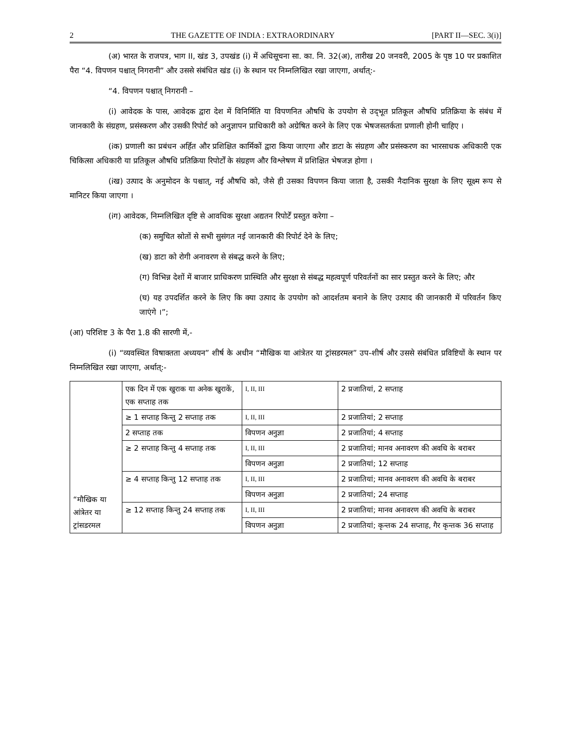2 THE GAZETTE OF INDIA : EXTRAORDINARY [PART II—SEC. 3(i)]
(अ) भारत के राजपत्र, भाग II, खंड 3, उपखंड (i) में अधिसूचना सा. का. नि. 32(अ), तारीख 20 जनवरी, 2005 के पृष्ठ 10 पर प्रकाशित पैरा “4. विपणन पश्चात् निगरानी” और उससे संबंधित खंड (i) के स्थान पर निम्नलिखित रखा जाएगा, अर्थात्:-
“4. विपणन पश्चात् निगरानी –
(i) आवेदक के पास, आवेदक द्वारा देश में विनिर्मिति या विपणनित औषधि के उपयोग से उद्‌भूत प्रतिकूल औषधि प्रतिक्रिया के संबंध में जानकारी के संग्रहण, प्रसंस्करण और उसकी रिपोर्ट को अनुज्ञापन प्राधिकारी को अग्रेषित करने के लिए एक भेषजसतर्कता प्रणाली होनी चाहिए ।
(iक) प्रणाली का प्रबंधन अर्हित और प्रशिक्षित कार्मिकों द्वारा किया जाएगा और डाटा के संग्रहण और प्रसंस्करण का भारसाधक अधिकारी एक चिकित्सा अधिकारी या प्रतिकूल औषधि प्रतिक्रिया रिपोर्टों के संग्रहण और विश्लेषण में प्रशिक्षित भेषजज्ञ होगा ।
(iख) उत्पाद के अनुमोदन के पश्चात्, नई औषधि को, जैसे ही उसका विपणन किया जाता है, उसकी नैदानिक सुरक्षा के लिए सूक्ष्म रूप से मानिटर किया जाएगा ।
(iग) आवेदक, निम्नलिखित दृष्टि से आवधिक सुरक्षा अद्यतन रिपोर्टें प्रस्तुत करेगा –
(क) समुचित स्रोतों से सभी सुसंगत नई जानकारी की रिपोर्ट देने के लिए;
(ख) डाटा को रोगी अनावरण से संबद्ध करने के लिए;
(ग) विभिन्न देशों में बाजार प्राधिकरण प्रास्थिति और सुरक्षा से संबद्ध महत्वपूर्ण परिवर्तनों का सार प्रस्तुत करने के लिए; और
(घ) यह उपदर्शित करने के लिए कि क्या उत्पाद के उपयोग को आदर्शतम बनाने के लिए उत्पाद की जानकारी में परिवर्तन किए जाएंगे ।”;
(आ) परिशिष्ट 3 के पैरा 1.8 की सारणी में,-
(i) “व्यवस्थित विषाक्तता अध्ययन” शीर्ष के अधीन “मौखिक या आंत्रेतर या ट्रांसडरमल” उप-शीर्ष और उससे संबंधित प्रविष्टियों के स्थान पर निम्नलिखित रखा जाएगा, अर्थात्:-
| “मौखिक या आंत्रेतर या ट्रांसडरमल | एक दिन में एक खुराक या अनेक खुराकें, एक सप्ताह तक | I, II, III | 2 प्रजातियां, 2 सप्ताह |
| | ≥ 1 सप्ताह किन्तु 2 सप्ताह तक | I, II, III | 2 प्रजातियां; 2 सप्ताह |
| | 2 सप्ताह तक | विपणन अनुज्ञा | 2 प्रजातियां; 4 सप्ताह |
| | ≥ 2 सप्ताह किन्तु 4 सप्ताह तक | I, II, III | 2 प्रजातियां; मानव अनावरण की अवधि के बराबर |
| | | विपणन अनुज्ञा | 2 प्रजातियां; 12 सप्ताह |
| | ≥ 4 सप्ताह किन्तु 12 सप्ताह तक | I, II, III | 2 प्रजातियां; मानव अनावरण की अवधि के बराबर |
| | | विपणन अनुज्ञा | 2 प्रजातियां; 24 सप्ताह |
| | ≥ 12 सप्ताह किन्तु 24 सप्ताह तक | I, II, III | 2 प्रजातियां; मानव अनावरण की अवधि के बराबर |
| | | विपणन अनुज्ञा | 2 प्रजातियां; कृन्तक 24 सप्ताह, गैर कृन्तक 36 सप्ताह |